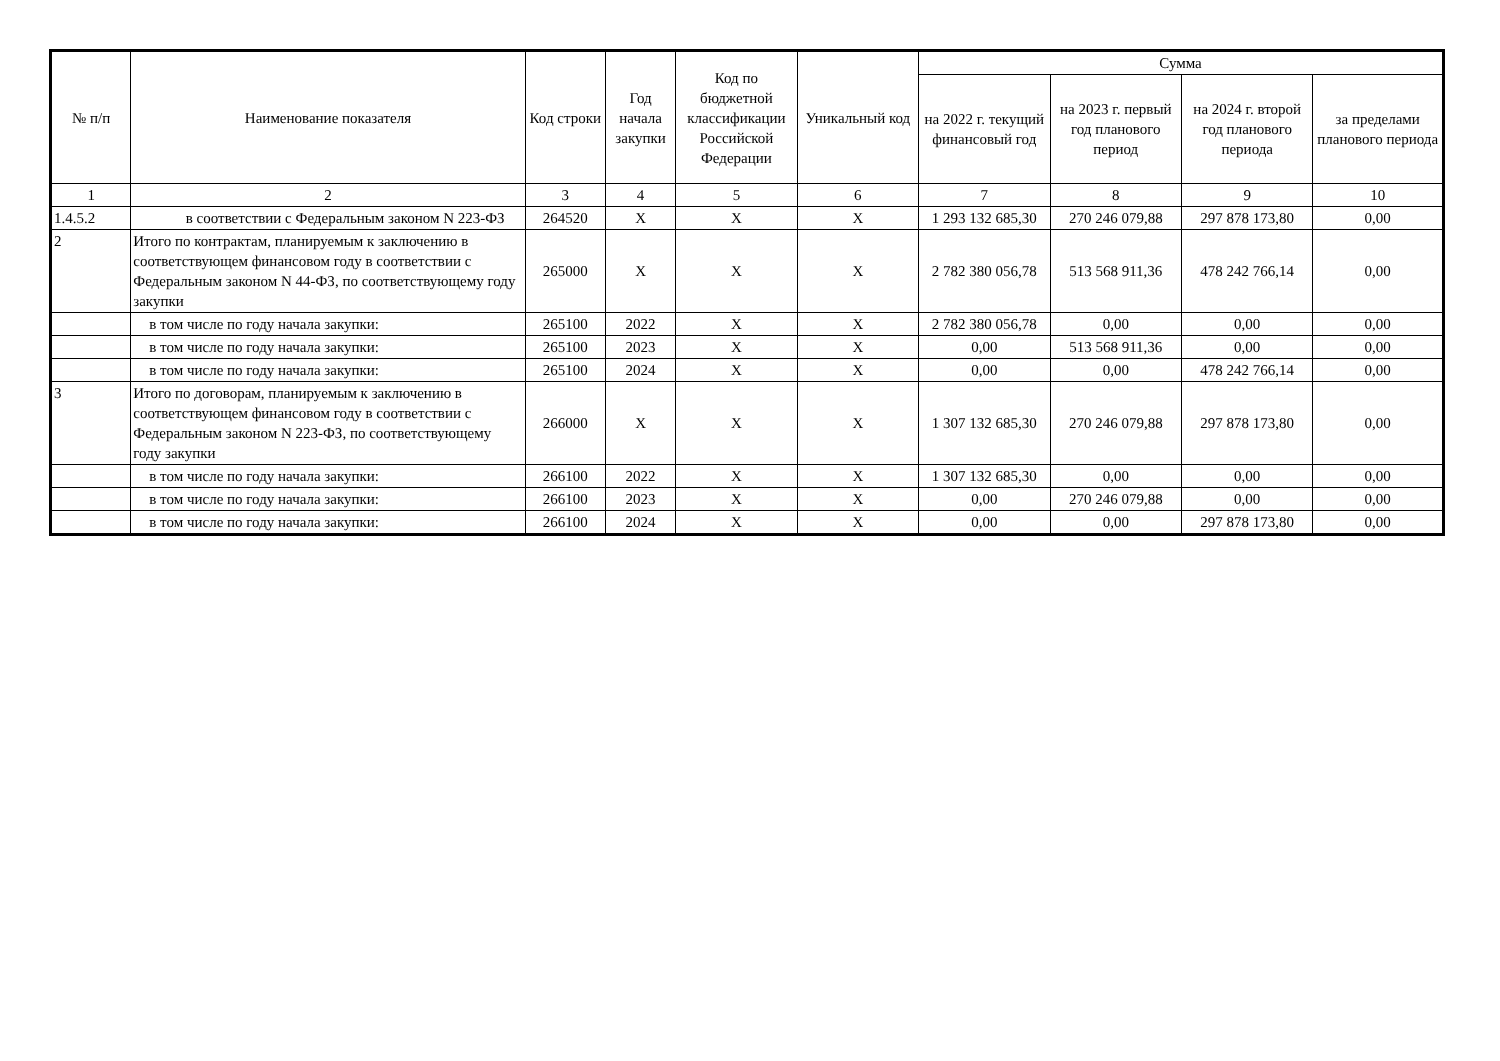| № п/п | Наименование показателя | Код строки | Год начала закупки | Код по бюджетной классификации Российской Федерации | Уникальный код | Сумма | | | |
| --- | --- | --- | --- | --- | --- | --- | --- | --- | --- |
| | | | | | | на 2022 г. текущий финансовый год | на 2023 г. первый год планового период | на 2024 г. второй год планового периода | за пределами планового периода |
| 1 | 2 | 3 | 4 | 5 | 6 | 7 | 8 | 9 | 10 |
| 1.4.5.2 | в соответствии с Федеральным законом N 223-ФЗ | 264520 | X | X | X | 1 293 132 685,30 | 270 246 079,88 | 297 878 173,80 | 0,00 |
| 2 | Итого по контрактам, планируемым к заключению в соответствующем финансовом году в соответствии с Федеральным законом N 44-ФЗ, по соответствующему году закупки | 265000 | X | X | X | 2 782 380 056,78 | 513 568 911,36 | 478 242 766,14 | 0,00 |
| | в том числе по году начала закупки: | 265100 | 2022 | X | X | 2 782 380 056,78 | 0,00 | 0,00 | 0,00 |
| | в том числе по году начала закупки: | 265100 | 2023 | X | X | 0,00 | 513 568 911,36 | 0,00 | 0,00 |
| | в том числе по году начала закупки: | 265100 | 2024 | X | X | 0,00 | 0,00 | 478 242 766,14 | 0,00 |
| 3 | Итого по договорам, планируемым к заключению в соответствующем финансовом году в соответствии с Федеральным законом N 223-ФЗ, по соответствующему году закупки | 266000 | X | X | X | 1 307 132 685,30 | 270 246 079,88 | 297 878 173,80 | 0,00 |
| | в том числе по году начала закупки: | 266100 | 2022 | X | X | 1 307 132 685,30 | 0,00 | 0,00 | 0,00 |
| | в том числе по году начала закупки: | 266100 | 2023 | X | X | 0,00 | 270 246 079,88 | 0,00 | 0,00 |
| | в том числе по году начала закупки: | 266100 | 2024 | X | X | 0,00 | 0,00 | 297 878 173,80 | 0,00 |